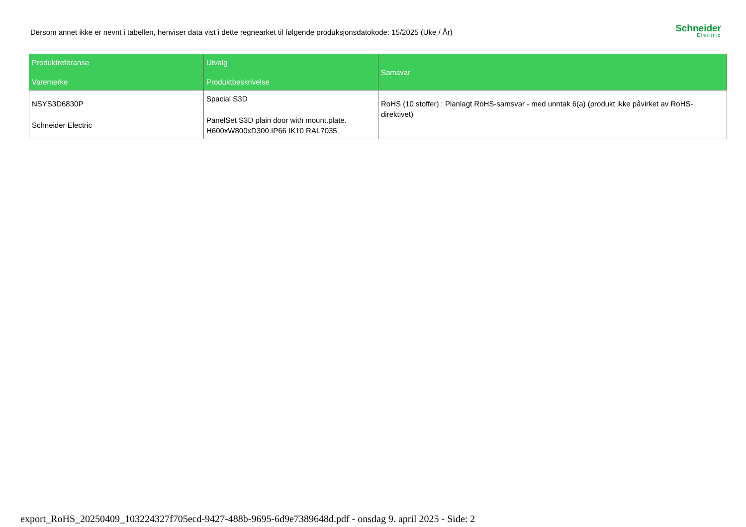Dersom annet ikke er nevnt i tabellen, henviser data vist i dette regnearket til følgende produksjonsdatokode: 15/2025 (Uke / År)
Schneider
Electric
| Produktreferanse Varemerke | Utvalg Produktbeskrivelse | Samsvar |
| --- | --- | --- |
| NSYS3D6830P Schneider Electric | Spacial S3D PanelSet S3D plain door with mount.plate. H600xW800xD300.IP66 IK10 RAL7035. | RoHS (10 stoffer) : Planlagt RoHS-samsvar - med unntak 6(a) (produkt ikke påvirket av RoHS-direktivet) |
export_RoHS_20250409_103224327f705ecd-9427-488b-9695-6d9e7389648d.pdf - onsdag 9. april 2025 - Side: 2